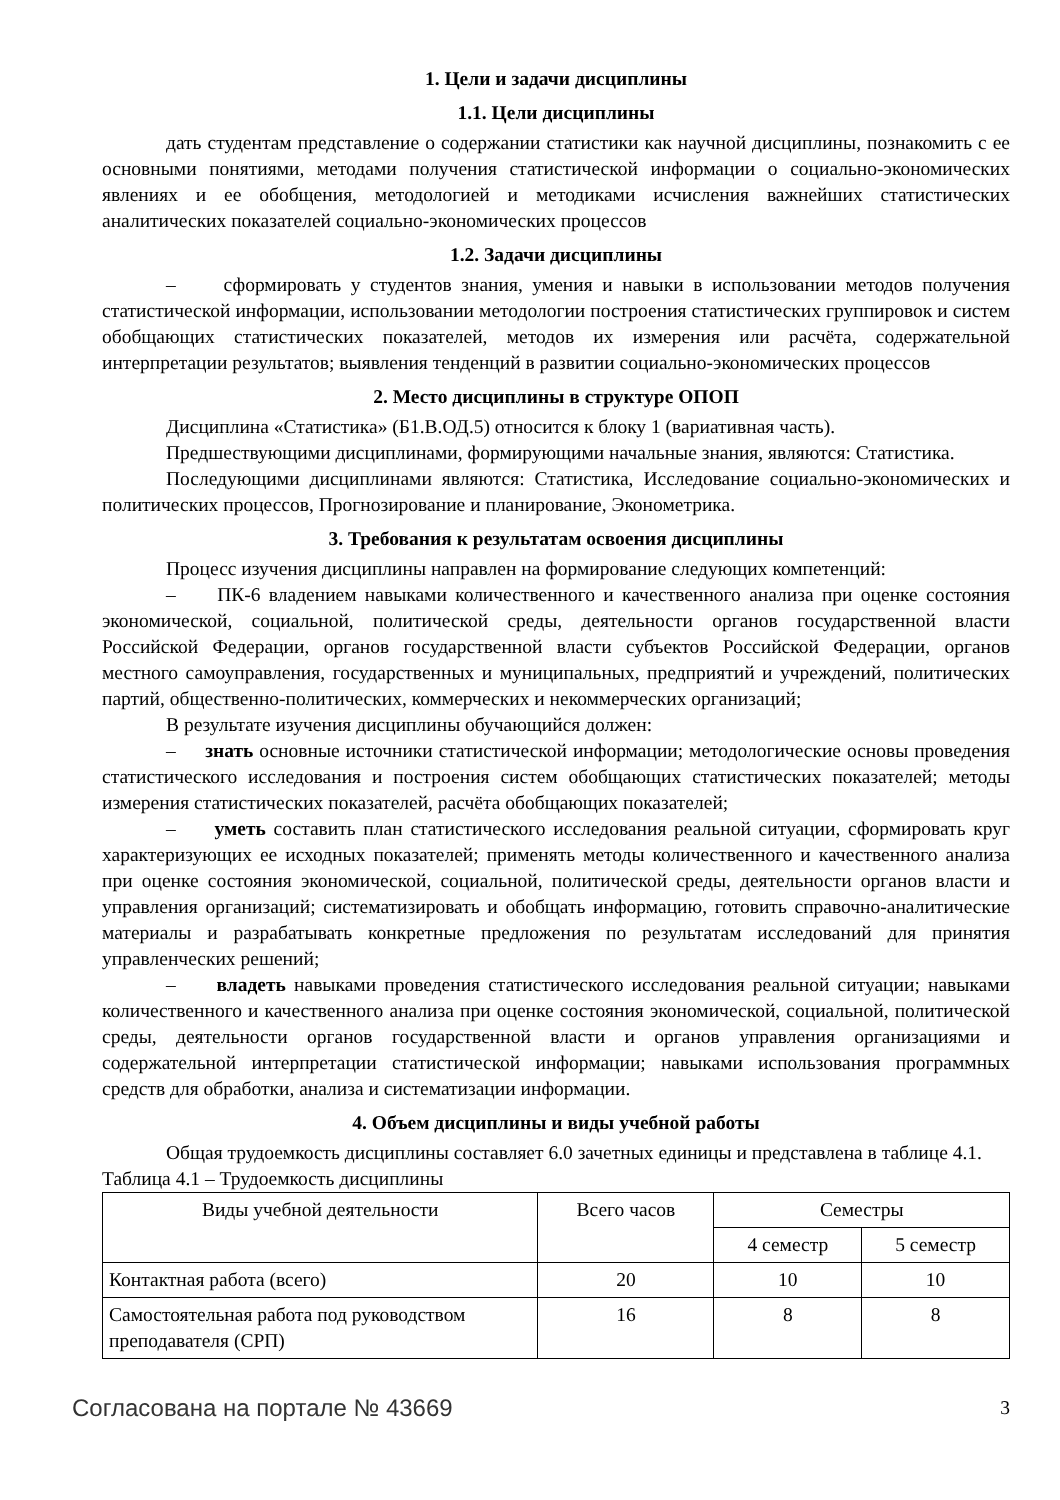1. Цели и задачи дисциплины
1.1. Цели дисциплины
дать студентам представление о содержании статистики как научной дисциплины, познакомить с ее основными понятиями, методами получения статистической информации о социально-экономических явлениях и ее обобщения, методологией и методиками исчисления важнейших статистических аналитических показателей социально-экономических процессов
1.2. Задачи дисциплины
– сформировать у студентов знания, умения и навыки в использовании методов получения статистической информации, использовании методологии построения статистических группировок и систем обобщающих статистических показателей, методов их измерения или расчёта, содержательной интерпретации результатов; выявления тенденций в развитии социально-экономических процессов
2. Место дисциплины в структуре ОПОП
Дисциплина «Статистика» (Б1.В.ОД.5) относится к блоку 1 (вариативная часть).
Предшествующими дисциплинами, формирующими начальные знания, являются: Статистика.
Последующими дисциплинами являются: Статистика, Исследование социально-экономических и политических процессов, Прогнозирование и планирование, Эконометрика.
3. Требования к результатам освоения дисциплины
Процесс изучения дисциплины направлен на формирование следующих компетенций:
– ПК-6 владением навыками количественного и качественного анализа при оценке состояния экономической, социальной, политической среды, деятельности органов государственной власти Российской Федерации, органов государственной власти субъектов Российской Федерации, органов местного самоуправления, государственных и муниципальных, предприятий и учреждений, политических партий, общественно-политических, коммерческих и некоммерческих организаций;
В результате изучения дисциплины обучающийся должен:
– знать основные источники статистической информации; методологические основы проведения статистического исследования и построения систем обобщающих статистических показателей; методы измерения статистических показателей, расчёта обобщающих показателей;
– уметь составить план статистического исследования реальной ситуации, сформировать круг характеризующих ее исходных показателей; применять методы количественного и качественного анализа при оценке состояния экономической, социальной, политической среды, деятельности органов власти и управления организаций; систематизировать и обобщать информацию, готовить справочно-аналитические материалы и разрабатывать конкретные предложения по результатам исследований для принятия управленческих решений;
– владеть навыками проведения статистического исследования реальной ситуации; навыками количественного и качественного анализа при оценке состояния экономической, социальной, политической среды, деятельности органов государственной власти и органов управления организациями и содержательной интерпретации статистической информации; навыками использования программных средств для обработки, анализа и систематизации информации.
4. Объем дисциплины и виды учебной работы
Общая трудоемкость дисциплины составляет 6.0 зачетных единицы и представлена в таблице 4.1.
Таблица 4.1 – Трудоемкость дисциплины
| Виды учебной деятельности | Всего часов | Семестры | |
| --- | --- | --- | --- |
| | | 4 семестр | 5 семестр |
| Контактная работа (всего) | 20 | 10 | 10 |
| Самостоятельная работа под руководством преподавателя (СРП) | 16 | 8 | 8 |
Согласована на портале № 43669 3